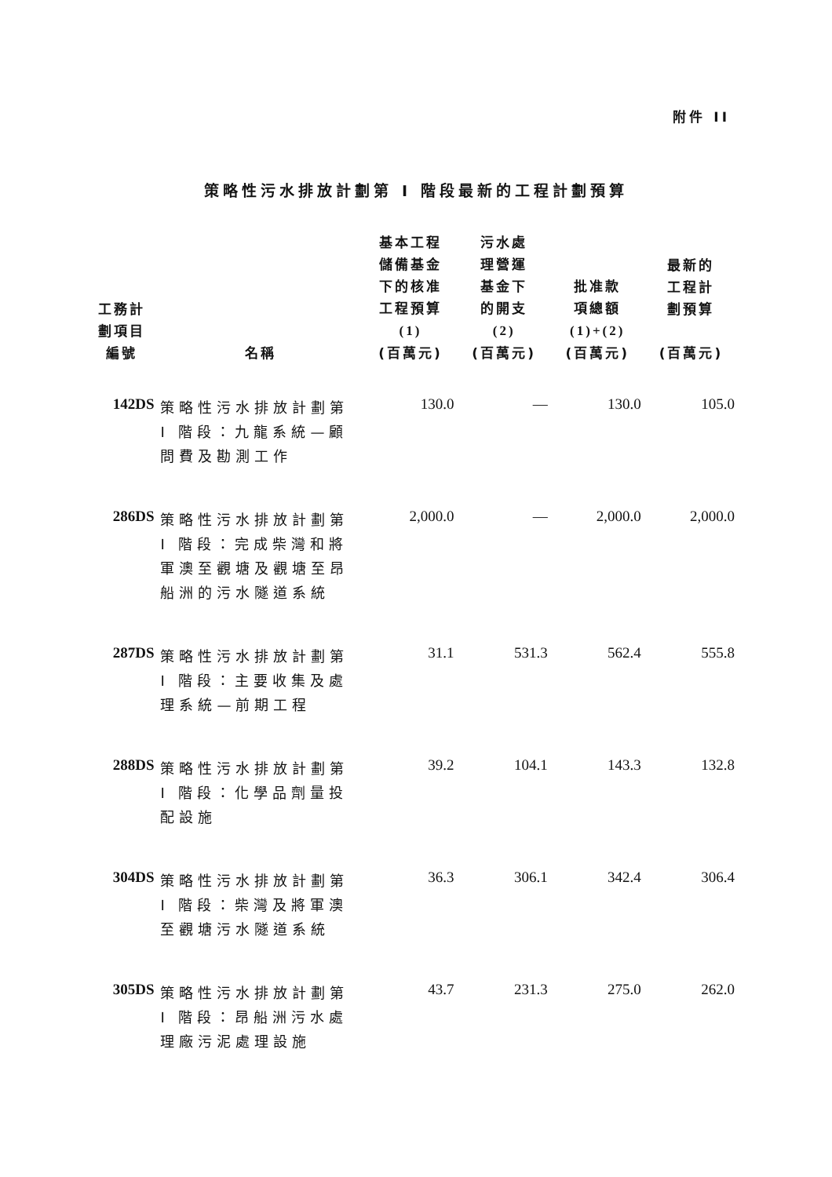附件 II
策略性污水排放計劃第 I 階段最新的工程計劃預算
| 工務計 劃項目 編號 | 名稱 | 基本工程 儲備基金 下的核准 工程預算 (1) (百萬元) | 污水處 理營運 基金下 的開支 (2) (百萬元) | 批准款 項總額 (1)+(2) (百萬元) | 最新的 工程計 劃預算 (百萬元) |
| --- | --- | --- | --- | --- | --- |
| 142DS | 策略性污水排放計劃第 I 階段：九龍系統—顧問費及勘測工作 | 130.0 | — | 130.0 | 105.0 |
| 286DS | 策略性污水排放計劃第 I 階段：完成柴灣和將軍澳至觀塘及觀塘至昂船洲的污水隧道系統 | 2,000.0 | — | 2,000.0 | 2,000.0 |
| 287DS | 策略性污水排放計劃第 I 階段：主要收集及處理系統—前期工程 | 31.1 | 531.3 | 562.4 | 555.8 |
| 288DS | 策略性污水排放計劃第 I 階段：化學品劑量投配設施 | 39.2 | 104.1 | 143.3 | 132.8 |
| 304DS | 策略性污水排放計劃第 I 階段：柴灣及將軍澳至觀塘污水隧道系統 | 36.3 | 306.1 | 342.4 | 306.4 |
| 305DS | 策略性污水排放計劃第 I 階段：昂船洲污水處理廠污泥處理設施 | 43.7 | 231.3 | 275.0 | 262.0 |